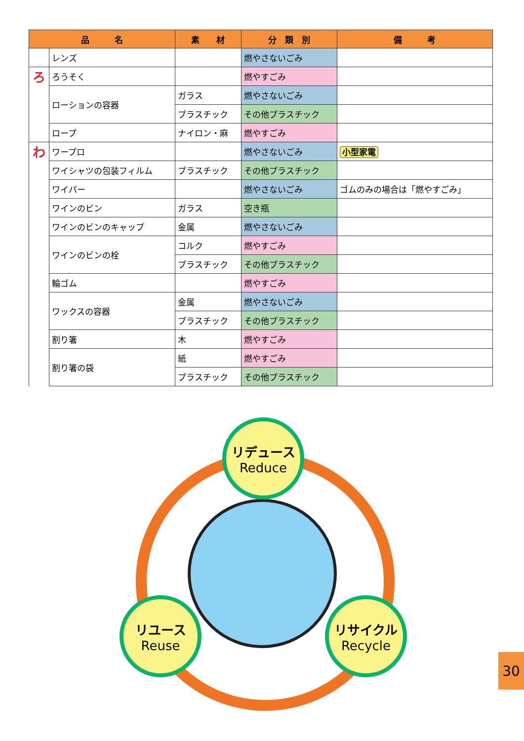| 品 名 | | 素 材 | 分 類 別 | 備 考 |
| --- | --- | --- | --- | --- |
| | レンズ | | 燃やさないごみ | |
| ろ | ろうそく | | 燃やすごみ | |
| | ローションの容器 | ガラス | 燃やさないごみ | |
| | | プラスチック | その他プラスチック | |
| | ロープ | ナイロン・麻 | 燃やすごみ | |
| わ | ワープロ | | 燃やさないごみ | 小型家電 |
| | ワイシャツの包装フィルム | プラスチック | その他プラスチック | |
| | ワイパー | | 燃やさないごみ | ゴムのみの場合は「燃やすごみ」 |
| | ワインのビン | ガラス | 空き瓶 | |
| | ワインのビンのキャップ | 金属 | 燃やさないごみ | |
| | ワインのビンの栓 | コルク | 燃やすごみ | |
| | | プラスチック | その他プラスチック | |
| | 輪ゴム | | 燃やすごみ | |
| | ワックスの容器 | 金属 | 燃やさないごみ | |
| | | プラスチック | その他プラスチック | |
| | 割り箸 | 木 | 燃やすごみ | |
| | 割り箸の袋 | 紙 | 燃やすごみ | |
| | | プラスチック | その他プラスチック | |
リデュース
Reduce
リユース
Reuse
リサイクル
Recycle
30